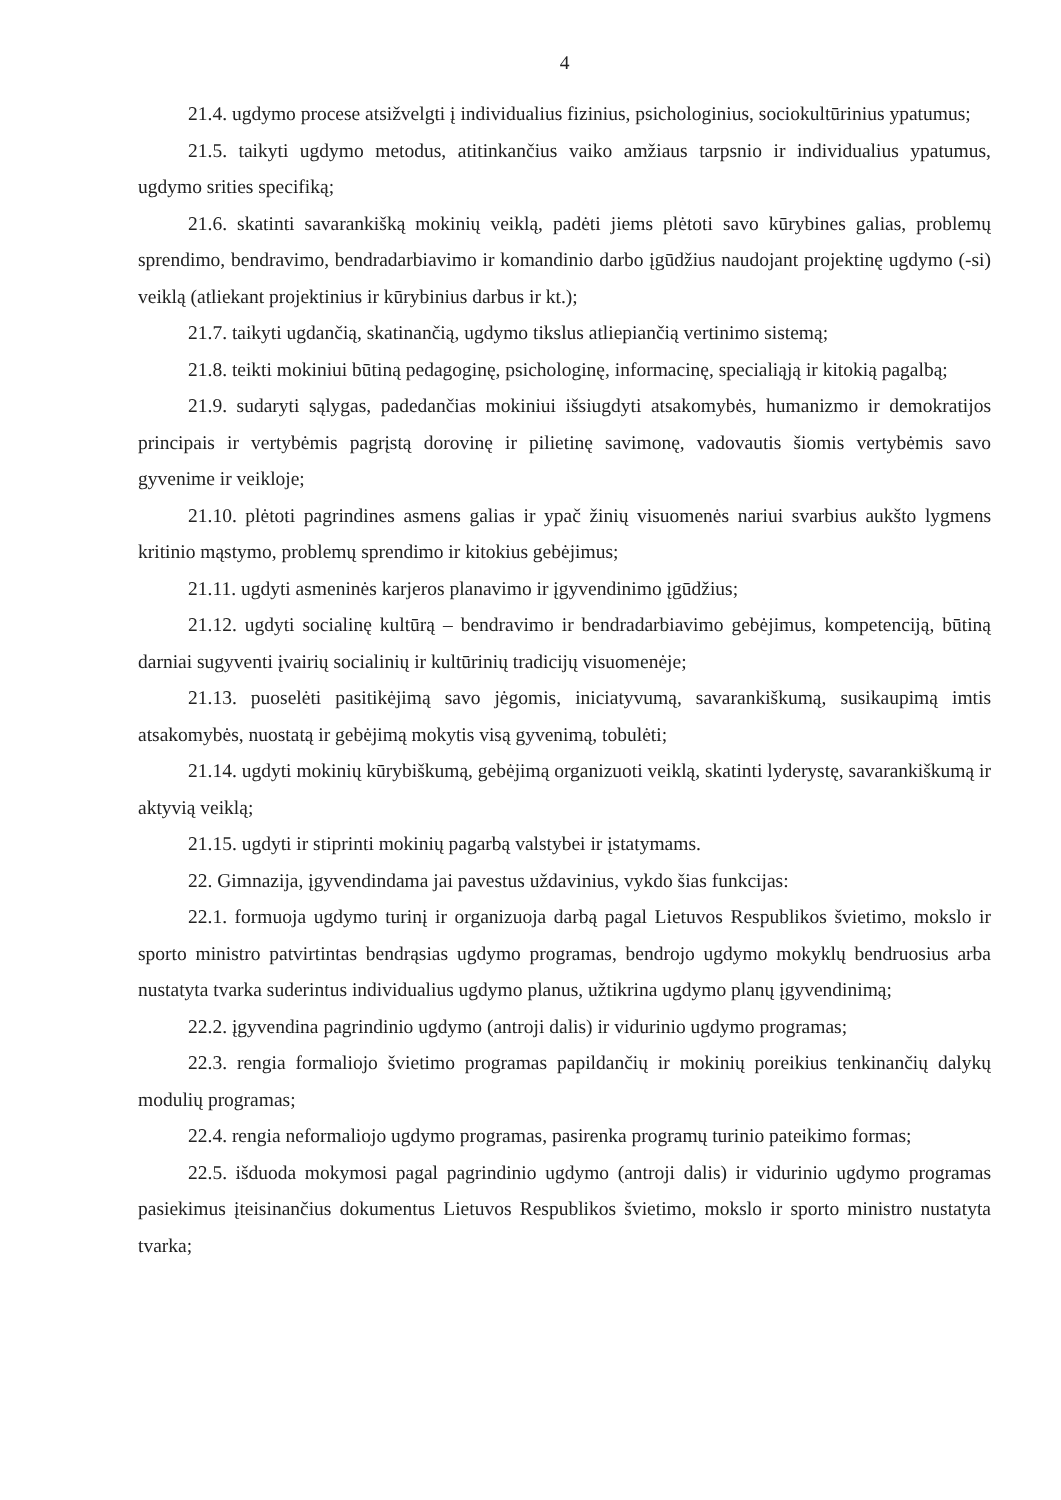4
21.4. ugdymo procese atsižvelgti į individualius fizinius, psichologinius, sociokultūrinius ypatumus;
21.5. taikyti ugdymo metodus, atitinkančius vaiko amžiaus tarpsnio ir individualius ypatumus, ugdymo srities specifiką;
21.6. skatinti savarankišką mokinių veiklą, padėti jiems plėtoti savo kūrybines galias, problemų sprendimo, bendravimo, bendradarbiavimo ir komandinio darbo įgūdžius naudojant projektinę ugdymo (-si) veiklą (atliekant projektinius ir kūrybinius darbus ir kt.);
21.7. taikyti ugdančią, skatinančią, ugdymo tikslus atliepiančią vertinimo sistemą;
21.8. teikti mokiniui būtiną pedagoginę, psichologinę, informacinę, specialiąją ir kitokią pagalbą;
21.9. sudaryti sąlygas, padedančias mokiniui išsiugdyti atsakomybės, humanizmo ir demokratijos principais ir vertybėmis pagrįstą dorovinę ir pilietinę savimonę, vadovautis šiomis vertybėmis savo gyvenime ir veikloje;
21.10. plėtoti pagrindines asmens galias ir ypač žinių visuomenės nariui svarbius aukšto lygmens kritinio mąstymo, problemų sprendimo ir kitokius gebėjimus;
21.11. ugdyti asmeninės karjeros planavimo ir įgyvendinimo įgūdžius;
21.12. ugdyti socialinę kultūrą – bendravimo ir bendradarbiavimo gebėjimus, kompetenciją, būtiną darniai sugyventi įvairių socialinių ir kultūrinių tradicijų visuomenėje;
21.13. puoselėti pasitikėjimą savo jėgomis, iniciatyvumą, savarankiškumą, susikaupimą imtis atsakomybės, nuostatą ir gebėjimą mokytis visą gyvenimą, tobulėti;
21.14. ugdyti mokinių kūrybiškumą, gebėjimą organizuoti veiklą, skatinti lyderystę, savarankiškumą ir aktyvią veiklą;
21.15. ugdyti ir stiprinti mokinių pagarbą valstybei ir įstatymams.
22. Gimnazija, įgyvendindama jai pavestus uždavinius, vykdo šias funkcijas:
22.1. formuoja ugdymo turinį ir organizuoja darbą pagal Lietuvos Respublikos švietimo, mokslo ir sporto ministro patvirtintas bendrąsias ugdymo programas, bendrojo ugdymo mokyklų bendruosius arba nustatyta tvarka suderintus individualius ugdymo planus, užtikrina ugdymo planų įgyvendinimą;
22.2. įgyvendina pagrindinio ugdymo (antroji dalis) ir vidurinio ugdymo programas;
22.3. rengia formaliojo švietimo programas papildančių ir mokinių poreikius tenkinančių dalykų modulių programas;
22.4. rengia neformaliojo ugdymo programas, pasirenka programų turinio pateikimo formas;
22.5. išduoda mokymosi pagal pagrindinio ugdymo (antroji dalis) ir vidurinio ugdymo programas pasiekimus įteisinančius dokumentus Lietuvos Respublikos švietimo, mokslo ir sporto ministro nustatyta tvarka;